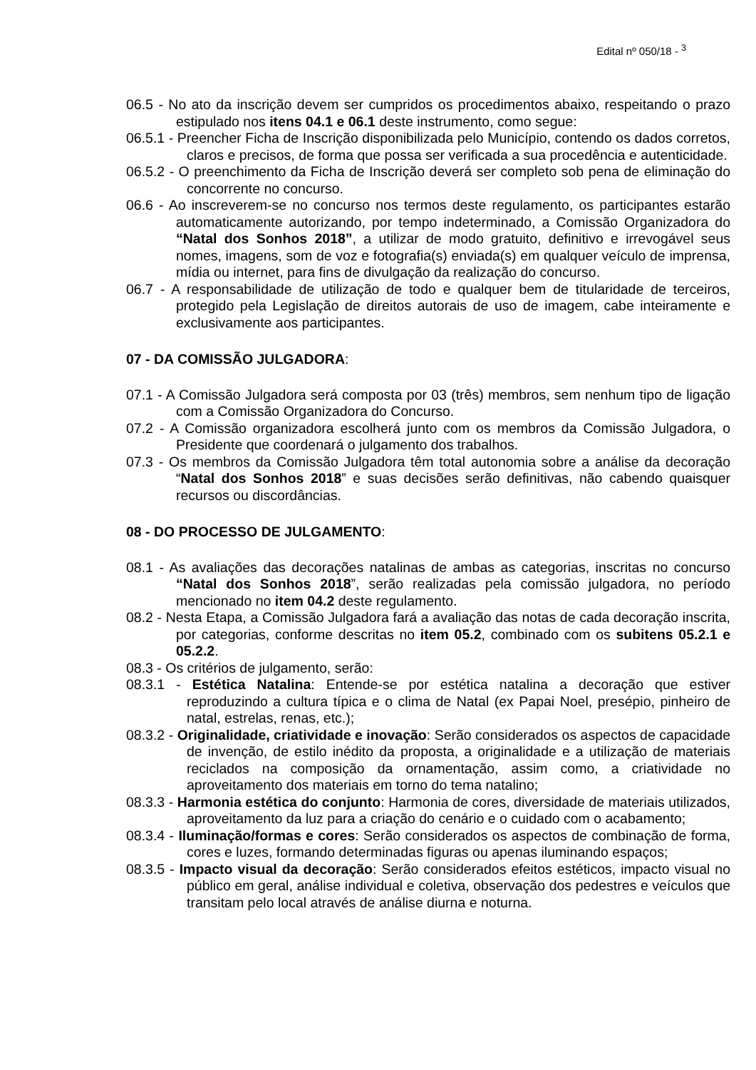Edital nº 050/18 - <sup>3</sup>
06.5 - No ato da inscrição devem ser cumpridos os procedimentos abaixo, respeitando o prazo estipulado nos itens 04.1 e 06.1 deste instrumento, como segue:
06.5.1 - Preencher Ficha de Inscrição disponibilizada pelo Município, contendo os dados corretos, claros e precisos, de forma que possa ser verificada a sua procedência e autenticidade.
06.5.2 - O preenchimento da Ficha de Inscrição deverá ser completo sob pena de eliminação do concorrente no concurso.
06.6 - Ao inscreverem-se no concurso nos termos deste regulamento, os participantes estarão automaticamente autorizando, por tempo indeterminado, a Comissão Organizadora do “Natal dos Sonhos 2018”, a utilizar de modo gratuito, definitivo e irrevogável seus nomes, imagens, som de voz e fotografia(s) enviada(s) em qualquer veículo de imprensa, mídia ou internet, para fins de divulgação da realização do concurso.
06.7 - A responsabilidade de utilização de todo e qualquer bem de titularidade de terceiros, protegido pela Legislação de direitos autorais de uso de imagem, cabe inteiramente e exclusivamente aos participantes.
07 - DA COMISSÃO JULGADORA:
07.1 - A Comissão Julgadora será composta por 03 (três) membros, sem nenhum tipo de ligação com a Comissão Organizadora do Concurso.
07.2 - A Comissão organizadora escolherá junto com os membros da Comissão Julgadora, o Presidente que coordenará o julgamento dos trabalhos.
07.3 - Os membros da Comissão Julgadora têm total autonomia sobre a análise da decoração “Natal dos Sonhos 2018” e suas decisões serão definitivas, não cabendo quaisquer recursos ou discordâncias.
08 - DO PROCESSO DE JULGAMENTO:
08.1 - As avaliações das decorações natalinas de ambas as categorias, inscritas no concurso “Natal dos Sonhos 2018”, serão realizadas pela comissão julgadora, no período mencionado no item 04.2 deste regulamento.
08.2 - Nesta Etapa, a Comissão Julgadora fará a avaliação das notas de cada decoração inscrita, por categorias, conforme descritas no item 05.2, combinado com os subitens 05.2.1 e 05.2.2.
08.3 - Os critérios de julgamento, serão:
08.3.1 - Estética Natalina: Entende-se por estética natalina a decoração que estiver reproduzindo a cultura típica e o clima de Natal (ex Papai Noel, presépio, pinheiro de natal, estrelas, renas, etc.);
08.3.2 - Originalidade, criatividade e inovação: Serão considerados os aspectos de capacidade de invenção, de estilo inédito da proposta, a originalidade e a utilização de materiais reciclados na composição da ornamentação, assim como, a criatividade no aproveitamento dos materiais em torno do tema natalino;
08.3.3 - Harmonia estética do conjunto: Harmonia de cores, diversidade de materiais utilizados, aproveitamento da luz para a criação do cenário e o cuidado com o acabamento;
08.3.4 - Iluminação/formas e cores: Serão considerados os aspectos de combinação de forma, cores e luzes, formando determinadas figuras ou apenas iluminando espaços;
08.3.5 - Impacto visual da decoração: Serão considerados efeitos estéticos, impacto visual no público em geral, análise individual e coletiva, observação dos pedestres e veículos que transitam pelo local através de análise diurna e noturna.